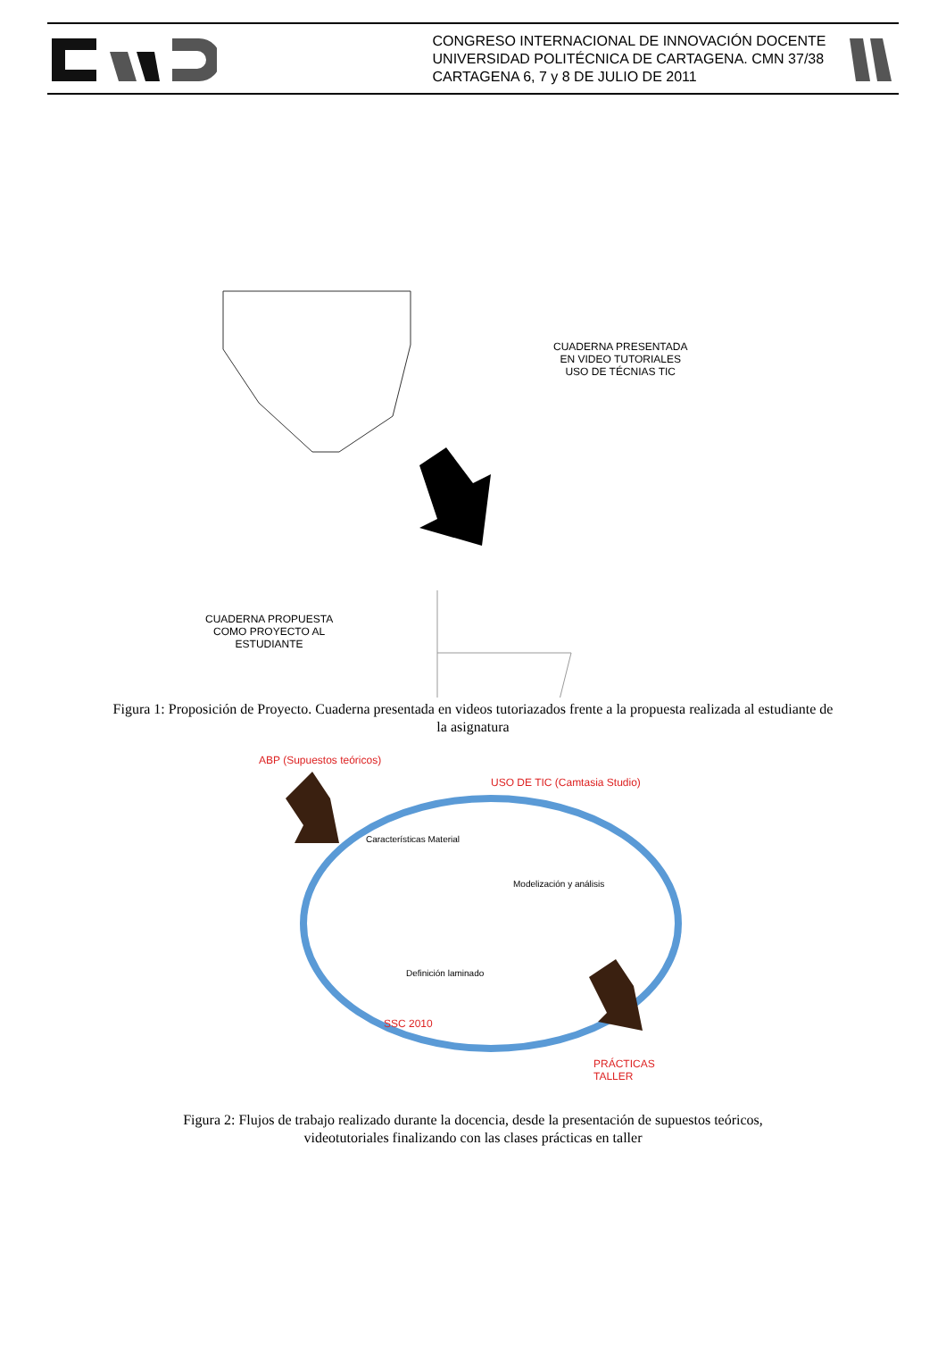CONGRESO INTERNACIONAL DE INNOVACIÓN DOCENTE
UNIVERSIDAD POLITÉCNICA DE CARTAGENA. CMN 37/38
CARTAGENA 6, 7 y 8 DE JULIO DE 2011
CUADERNA PRESENTADA
EN VIDEO TUTORIALES
USO DE TÉCNIAS TIC
CUADERNA PROPUESTA
COMO PROYECTO AL
ESTUDIANTE
Figura 1: Proposición de Proyecto. Cuaderna presentada en videos tutoriazados frente a la propuesta realizada al estudiante de la asignatura
ABP (Supuestos teóricos)
USO DE TIC (Camtasia Studio)
Características Material
Modelización y análisis
Definición laminado
SSC 2010
PRÁCTICAS TALLER
Figura 2: Flujos de trabajo realizado durante la docencia, desde la presentación de supuestos teóricos, videotutoriales finalizando con las clases prácticas en taller